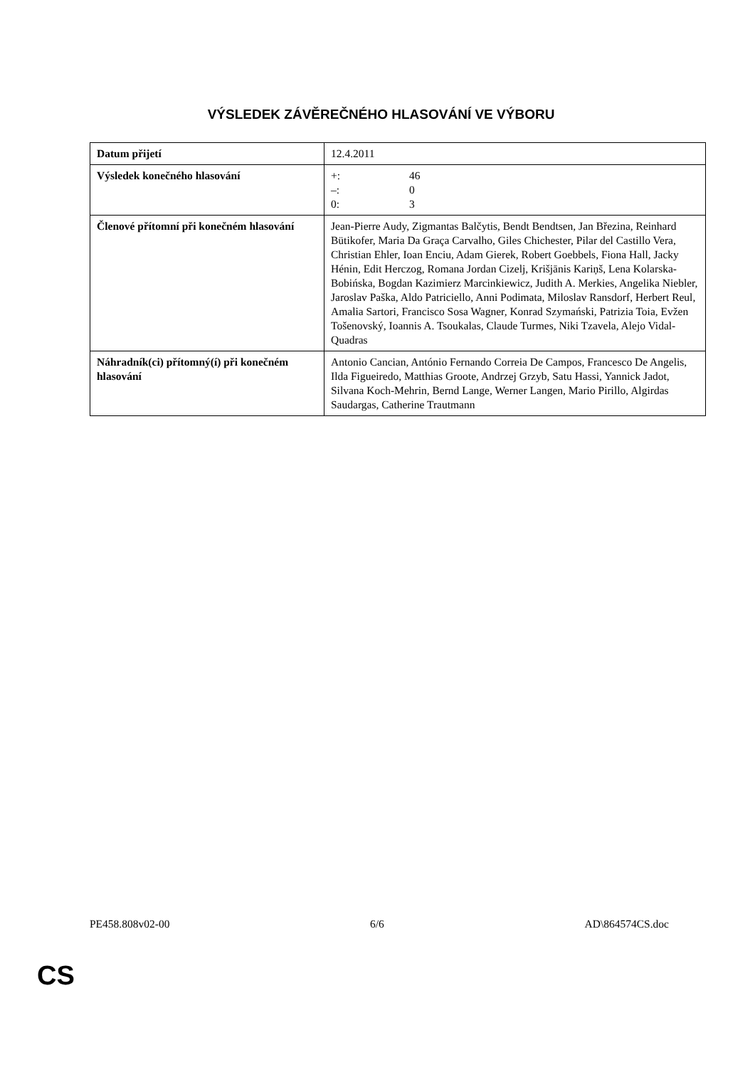VÝSLEDEK ZÁVĚREČNÉHO HLASOVÁNÍ VE VÝBORU
| Datum přijetí | 12.4.2011 |
| Výsledek konečného hlasování | +: 46 –: 0 0: 3 |
| Členové přítomní při konečném hlasování | Jean-Pierre Audy, Zigmantas Balčytis, Bendt Bendtsen, Jan Březina, Reinhard Bütikofer, Maria Da Graça Carvalho, Giles Chichester, Pilar del Castillo Vera, Christian Ehler, Ioan Enciu, Adam Gierek, Robert Goebbels, Fiona Hall, Jacky Hénin, Edit Herczog, Romana Jordan Cizelj, Krišjānis Kariņš, Lena Kolarska-Bobińska, Bogdan Kazimierz Marcinkiewicz, Judith A. Merkies, Angelika Niebler, Jaroslav Paška, Aldo Patriciello, Anni Podimata, Miloslav Ransdorf, Herbert Reul, Amalia Sartori, Francisco Sosa Wagner, Konrad Szymański, Patrizia Toia, Evžen Tošenovský, Ioannis A. Tsoukalas, Claude Turmes, Niki Tzavela, Alejo Vidal-Quadras |
| Náhradník(ci) přítomný(í) při konečném hlasování | Antonio Cancian, António Fernando Correia De Campos, Francesco De Angelis, Ilda Figueiredo, Matthias Groote, Andrzej Grzyb, Satu Hassi, Yannick Jadot, Silvana Koch-Mehrin, Bernd Lange, Werner Langen, Mario Pirillo, Algirdas Saudargas, Catherine Trautmann |
PE458.808v02-00 6/6 AD\864574CS.doc
CS